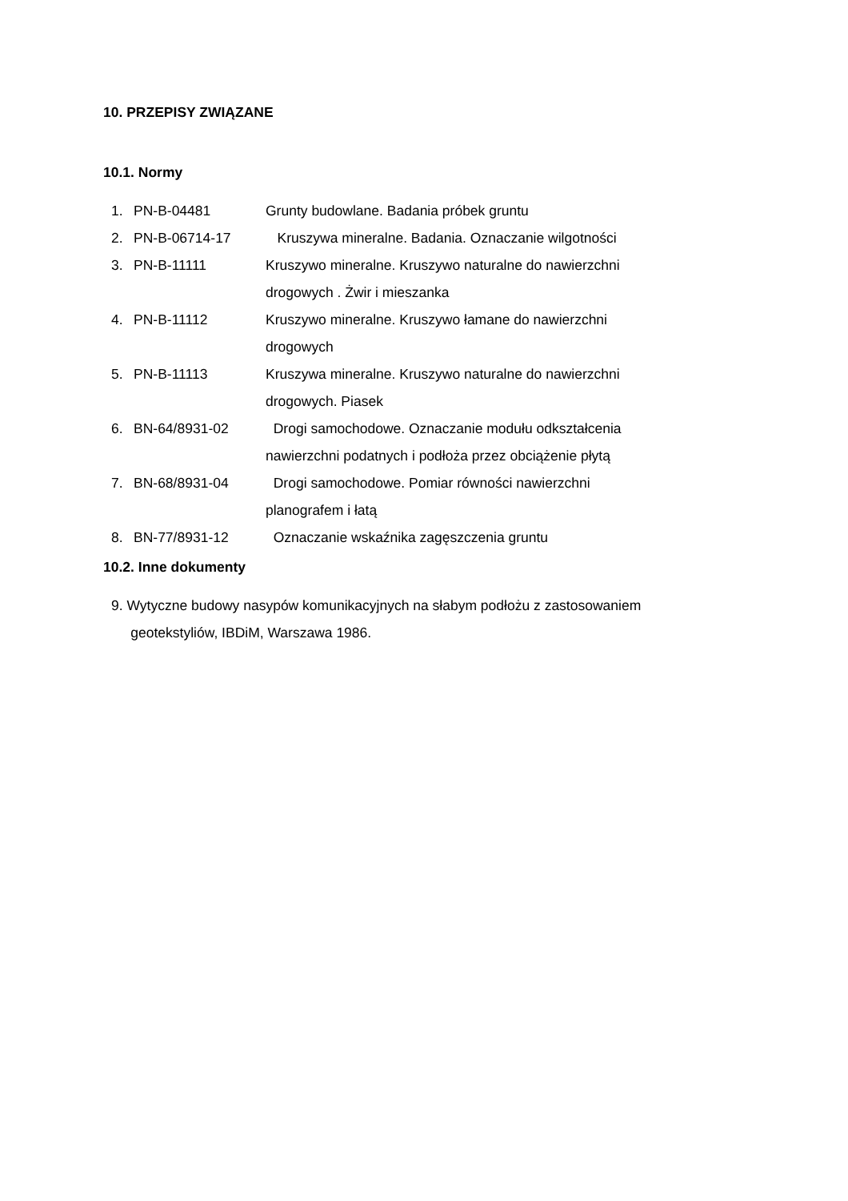10. PRZEPISY ZWIĄZANE
10.1. Normy
1. PN-B-04481 Grunty budowlane. Badania próbek gruntu
2. PN-B-06714-17 Kruszywa mineralne. Badania. Oznaczanie wilgotności
3. PN-B-11111 Kruszywo mineralne. Kruszywo naturalne do nawierzchni drogowych . Żwir i mieszanka
4. PN-B-11112 Kruszywo mineralne. Kruszywo łamane do nawierzchni drogowych
5. PN-B-11113 Kruszywa mineralne. Kruszywo naturalne do nawierzchni drogowych. Piasek
6. BN-64/8931-02 Drogi samochodowe. Oznaczanie modułu odkształcenia nawierzchni podatnych i podłoża przez obciążenie płytą
7. BN-68/8931-04 Drogi samochodowe. Pomiar równości nawierzchni planografem i łatą
8. BN-77/8931-12 Oznaczanie wskaźnika zagęszczenia gruntu
10.2. Inne dokumenty
9. Wytyczne budowy nasypów komunikacyjnych na słabym podłożu z zastosowaniem
geotekstyliów, IBDiM, Warszawa 1986.